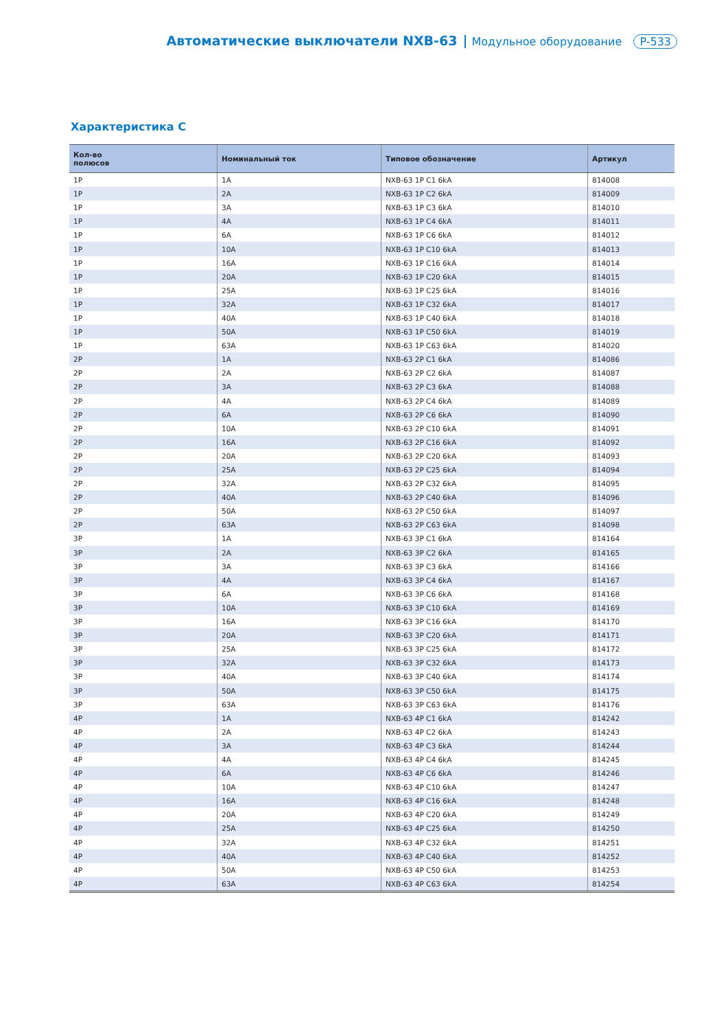Автоматические выключатели NXB-63 Модульное оборудование P-533
Характеристика C
| Кол-во полюсов | Номинальный ток | Типовое обозначение | Артикул |
| --- | --- | --- | --- |
| 1P | 1A | NXB-63 1P C1 6kA | 814008 |
| 1P | 2A | NXB-63 1P C2 6kA | 814009 |
| 1P | 3A | NXB-63 1P C3 6kA | 814010 |
| 1P | 4A | NXB-63 1P C4 6kA | 814011 |
| 1P | 6A | NXB-63 1P C6 6kA | 814012 |
| 1P | 10A | NXB-63 1P C10 6kA | 814013 |
| 1P | 16A | NXB-63 1P C16 6kA | 814014 |
| 1P | 20A | NXB-63 1P C20 6kA | 814015 |
| 1P | 25A | NXB-63 1P C25 6kA | 814016 |
| 1P | 32A | NXB-63 1P C32 6kA | 814017 |
| 1P | 40A | NXB-63 1P C40 6kA | 814018 |
| 1P | 50A | NXB-63 1P C50 6kA | 814019 |
| 1P | 63A | NXB-63 1P C63 6kA | 814020 |
| 2P | 1A | NXB-63 2P C1 6kA | 814086 |
| 2P | 2A | NXB-63 2P C2 6kA | 814087 |
| 2P | 3A | NXB-63 2P C3 6kA | 814088 |
| 2P | 4A | NXB-63 2P C4 6kA | 814089 |
| 2P | 6A | NXB-63 2P C6 6kA | 814090 |
| 2P | 10A | NXB-63 2P C10 6kA | 814091 |
| 2P | 16A | NXB-63 2P C16 6kA | 814092 |
| 2P | 20A | NXB-63 2P C20 6kA | 814093 |
| 2P | 25A | NXB-63 2P C25 6kA | 814094 |
| 2P | 32A | NXB-63 2P C32 6kA | 814095 |
| 2P | 40A | NXB-63 2P C40 6kA | 814096 |
| 2P | 50A | NXB-63 2P C50 6kA | 814097 |
| 2P | 63A | NXB-63 2P C63 6kA | 814098 |
| 3P | 1A | NXB-63 3P C1 6kA | 814164 |
| 3P | 2A | NXB-63 3P C2 6kA | 814165 |
| 3P | 3A | NXB-63 3P C3 6kA | 814166 |
| 3P | 4A | NXB-63 3P C4 6kA | 814167 |
| 3P | 6A | NXB-63 3P C6 6kA | 814168 |
| 3P | 10A | NXB-63 3P C10 6kA | 814169 |
| 3P | 16A | NXB-63 3P C16 6kA | 814170 |
| 3P | 20A | NXB-63 3P C20 6kA | 814171 |
| 3P | 25A | NXB-63 3P C25 6kA | 814172 |
| 3P | 32A | NXB-63 3P C32 6kA | 814173 |
| 3P | 40A | NXB-63 3P C40 6kA | 814174 |
| 3P | 50A | NXB-63 3P C50 6kA | 814175 |
| 3P | 63A | NXB-63 3P C63 6kA | 814176 |
| 4P | 1A | NXB-63 4P C1 6kA | 814242 |
| 4P | 2A | NXB-63 4P C2 6kA | 814243 |
| 4P | 3A | NXB-63 4P C3 6kA | 814244 |
| 4P | 4A | NXB-63 4P C4 6kA | 814245 |
| 4P | 6A | NXB-63 4P C6 6kA | 814246 |
| 4P | 10A | NXB-63 4P C10 6kA | 814247 |
| 4P | 16A | NXB-63 4P C16 6kA | 814248 |
| 4P | 20A | NXB-63 4P C20 6kA | 814249 |
| 4P | 25A | NXB-63 4P C25 6kA | 814250 |
| 4P | 32A | NXB-63 4P C32 6kA | 814251 |
| 4P | 40A | NXB-63 4P C40 6kA | 814252 |
| 4P | 50A | NXB-63 4P C50 6kA | 814253 |
| 4P | 63A | NXB-63 4P C63 6kA | 814254 |